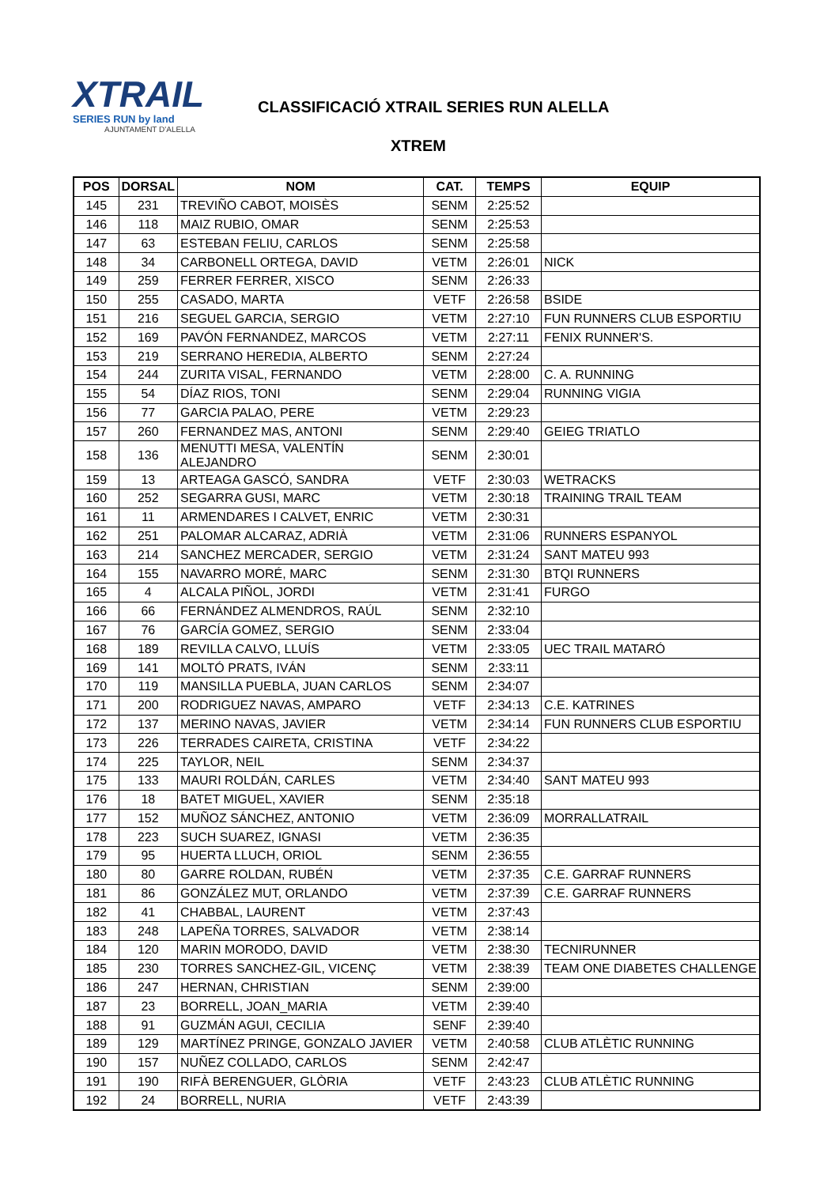XTRAIL
SERIES RUN by land
AJUNTAMENT D'ALELLA
CLASSIFICACIÓ XTRAIL SERIES RUN ALELLA
XTREM
| POS | DORSAL | NOM | CAT. | TEMPS | EQUIP |
| --- | --- | --- | --- | --- | --- |
| 145 | 231 | TREVIÑO CABOT, MOISÈS | SENM | 2:25:52 | |
| 146 | 118 | MAIZ RUBIO, OMAR | SENM | 2:25:53 | |
| 147 | 63 | ESTEBAN FELIU, CARLOS | SENM | 2:25:58 | |
| 148 | 34 | CARBONELL ORTEGA, DAVID | VETM | 2:26:01 | NICK |
| 149 | 259 | FERRER FERRER, XISCO | SENM | 2:26:33 | |
| 150 | 255 | CASADO, MARTA | VETF | 2:26:58 | BSIDE |
| 151 | 216 | SEGUEL GARCIA, SERGIO | VETM | 2:27:10 | FUN RUNNERS CLUB ESPORTIU |
| 152 | 169 | PAVÓN FERNANDEZ, MARCOS | VETM | 2:27:11 | FENIX RUNNER'S. |
| 153 | 219 | SERRANO HEREDIA, ALBERTO | SENM | 2:27:24 | |
| 154 | 244 | ZURITA VISAL, FERNANDO | VETM | 2:28:00 | C. A. RUNNING |
| 155 | 54 | DÍAZ RIOS, TONI | SENM | 2:29:04 | RUNNING VIGIA |
| 156 | 77 | GARCIA PALAO, PERE | VETM | 2:29:23 | |
| 157 | 260 | FERNANDEZ MAS, ANTONI | SENM | 2:29:40 | GEIEG TRIATLO |
| 158 | 136 | MENUTTI MESA, VALENTÍN ALEJANDRO | SENM | 2:30:01 | |
| 159 | 13 | ARTEAGA GASCÓ, SANDRA | VETF | 2:30:03 | WETRACKS |
| 160 | 252 | SEGARRA GUSI, MARC | VETM | 2:30:18 | TRAINING TRAIL TEAM |
| 161 | 11 | ARMENDARES I CALVET, ENRIC | VETM | 2:30:31 | |
| 162 | 251 | PALOMAR ALCARAZ, ADRIÀ | VETM | 2:31:06 | RUNNERS ESPANYOL |
| 163 | 214 | SANCHEZ MERCADER, SERGIO | VETM | 2:31:24 | SANT MATEU 993 |
| 164 | 155 | NAVARRO MORÉ, MARC | SENM | 2:31:30 | BTQI RUNNERS |
| 165 | 4 | ALCALA PIÑOL, JORDI | VETM | 2:31:41 | FURGO |
| 166 | 66 | FERNÁNDEZ ALMENDROS, RAÚL | SENM | 2:32:10 | |
| 167 | 76 | GARCÍA GOMEZ, SERGIO | SENM | 2:33:04 | |
| 168 | 189 | REVILLA CALVO, LLUÍS | VETM | 2:33:05 | UEC TRAIL MATARÓ |
| 169 | 141 | MOLTÓ PRATS, IVÁN | SENM | 2:33:11 | |
| 170 | 119 | MANSILLA PUEBLA, JUAN CARLOS | SENM | 2:34:07 | |
| 171 | 200 | RODRIGUEZ NAVAS, AMPARO | VETF | 2:34:13 | C.E. KATRINES |
| 172 | 137 | MERINO NAVAS, JAVIER | VETM | 2:34:14 | FUN RUNNERS CLUB ESPORTIU |
| 173 | 226 | TERRADES CAIRETA, CRISTINA | VETF | 2:34:22 | |
| 174 | 225 | TAYLOR, NEIL | SENM | 2:34:37 | |
| 175 | 133 | MAURI ROLDÁN, CARLES | VETM | 2:34:40 | SANT MATEU 993 |
| 176 | 18 | BATET MIGUEL, XAVIER | SENM | 2:35:18 | |
| 177 | 152 | MUÑOZ SÁNCHEZ, ANTONIO | VETM | 2:36:09 | MORRALLATRAIL |
| 178 | 223 | SUCH SUAREZ, IGNASI | VETM | 2:36:35 | |
| 179 | 95 | HUERTA LLUCH, ORIOL | SENM | 2:36:55 | |
| 180 | 80 | GARRE ROLDAN, RUBÉN | VETM | 2:37:35 | C.E. GARRAF RUNNERS |
| 181 | 86 | GONZÁLEZ MUT, ORLANDO | VETM | 2:37:39 | C.E. GARRAF RUNNERS |
| 182 | 41 | CHABBAL, LAURENT | VETM | 2:37:43 | |
| 183 | 248 | LAPEÑA TORRES, SALVADOR | VETM | 2:38:14 | |
| 184 | 120 | MARIN MORODO, DAVID | VETM | 2:38:30 | TECNIRUNNER |
| 185 | 230 | TORRES SANCHEZ-GIL, VICENÇ | VETM | 2:38:39 | TEAM ONE DIABETES CHALLENGE |
| 186 | 247 | HERNAN, CHRISTIAN | SENM | 2:39:00 | |
| 187 | 23 | BORRELL, JOAN_MARIA | VETM | 2:39:40 | |
| 188 | 91 | GUZMÁN AGUI, CECILIA | SENF | 2:39:40 | |
| 189 | 129 | MARTÍNEZ PRINGE, GONZALO JAVIER | VETM | 2:40:58 | CLUB ATLÈTIC RUNNING |
| 190 | 157 | NUÑEZ COLLADO, CARLOS | SENM | 2:42:47 | |
| 191 | 190 | RIFÀ BERENGUER, GLÒRIA | VETF | 2:43:23 | CLUB ATLÈTIC RUNNING |
| 192 | 24 | BORRELL, NURIA | VETF | 2:43:39 | |